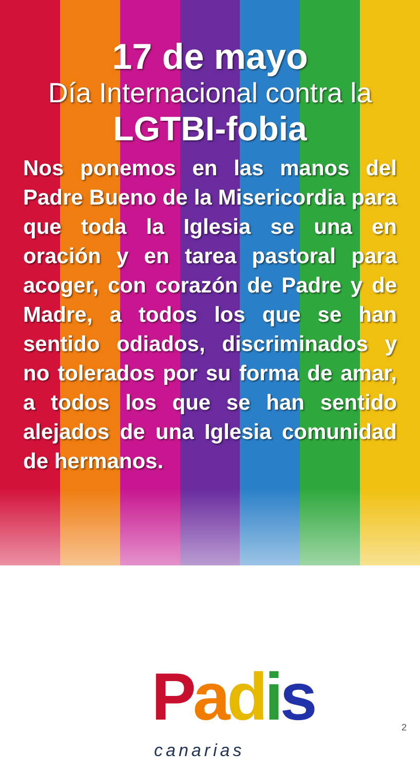17 de mayo
Día Internacional contra la
LGTBI-fobia
Nos ponemos en las manos del Padre Bueno de la Misericordia para que toda la Iglesia se una en oración y en tarea pastoral para acoger, con corazón de Padre y de Madre, a todos los que se han sentido odiados, discriminados y no tolerados por su forma de amar, a todos los que se han sentido alejados de una Iglesia comunidad de hermanos.
Padis
canarias
2